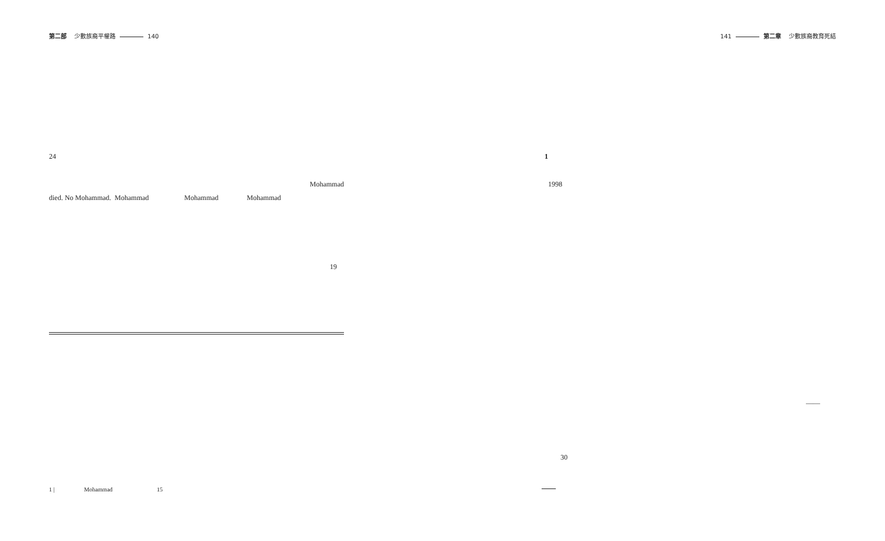第二部 少數族裔平權路 140
24
Mohammad
died. No Mohammad. Mohammad Mohammad Mohammad
19
141 第二章 少數族裔教育死結
1
1998
——
30
1 | Mohammad 15